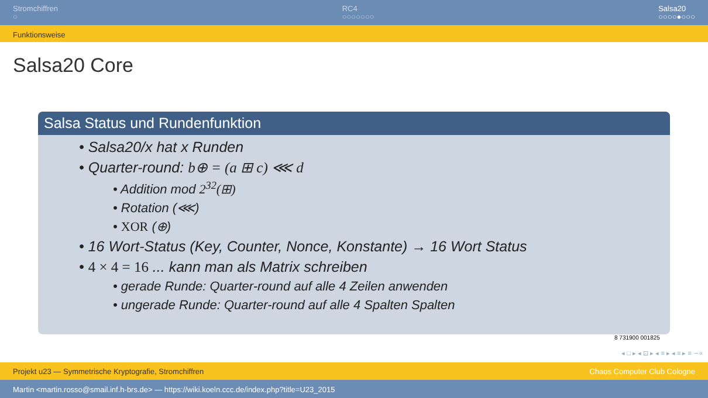Stromchiffren
○
RC4
○○○○○○○
Salsa20
○○○○●○○○
Funktionsweise
Salsa20 Core
Salsa Status und Rundenfunktion
• Salsa20/x hat x Runden
• Quarter-round: b⊕ = (a ⊞ c) ⋘ d
• Addition mod 2<sup>32</sup>(⊞)
• Rotation (⋘)
• XOR (⊕)
• 16 Wort-Status (Key, Counter, Nonce, Konstante) → 16 Wort Status
• 4 × 4 = 16 ... kann man als Matrix schreiben
• gerade Runde: Quarter-round auf alle 4 Zeilen anwenden
• ungerade Runde: Quarter-round auf alle 4 Spalten Spalten
8 731900 001825
◂ □ ▸ ◂ ⊡ ▸ ◂ ≡ ▸ ◂ ≡ ▸ ≡ ∽∝
Projekt u23 — Symmetrische Kryptografie, Stromchiffren Chaos Computer Club Cologne
Martin <martin.rosso@smail.inf.h-brs.de> — https://wiki.koeln.ccc.de/index.php?title=U23_2015